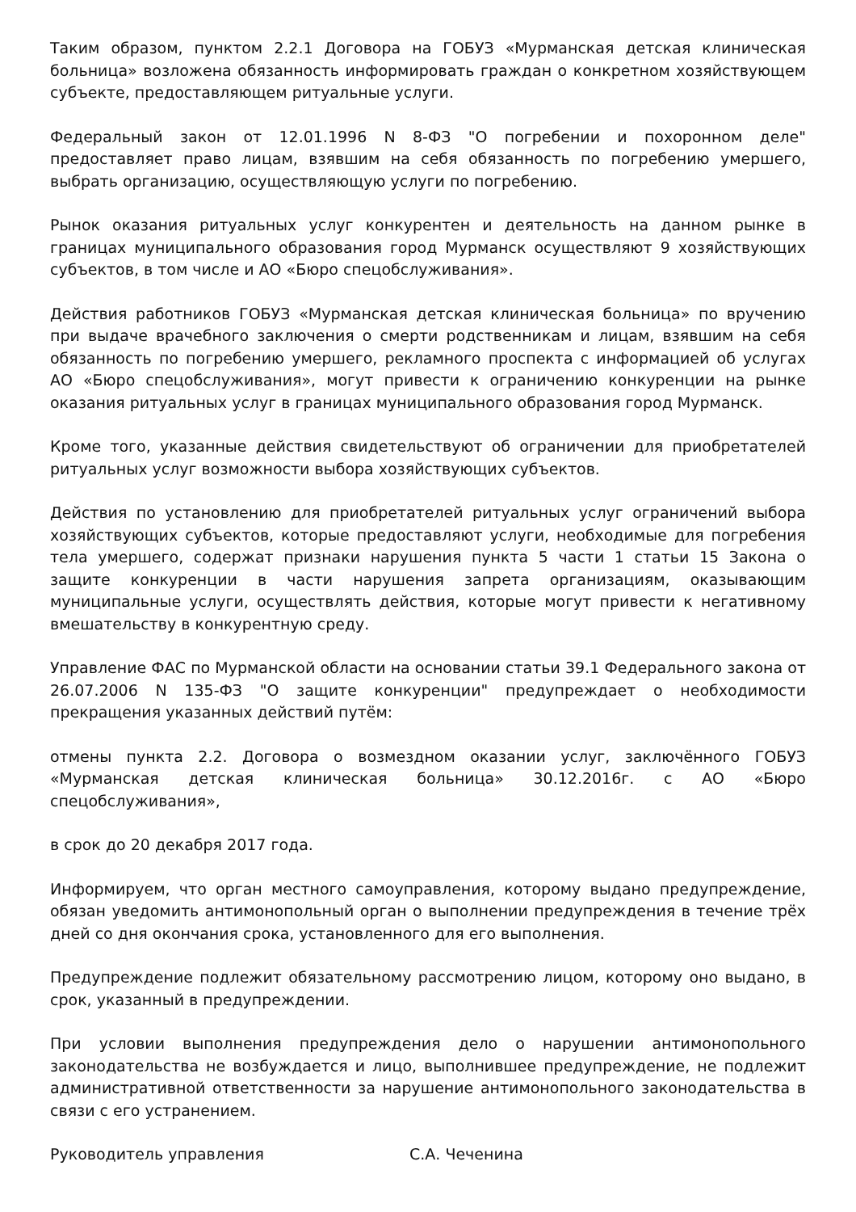Таким образом, пунктом 2.2.1 Договора на ГОБУЗ «Мурманская детская клиническая больница» возложена обязанность информировать граждан о конкретном хозяйствующем субъекте, предоставляющем ритуальные услуги.
Федеральный закон от 12.01.1996 N 8-ФЗ "О погребении и похоронном деле" предоставляет право лицам, взявшим на себя обязанность по погребению умершего, выбрать организацию, осуществляющую услуги по погребению.
Рынок оказания ритуальных услуг конкурентен и деятельность на данном рынке в границах муниципального образования город Мурманск осуществляют 9 хозяйствующих субъектов, в том числе и АО «Бюро спецобслуживания».
Действия работников ГОБУЗ «Мурманская детская клиническая больница» по вручению при выдаче врачебного заключения о смерти родственникам и лицам, взявшим на себя обязанность по погребению умершего, рекламного проспекта с информацией об услугах АО «Бюро спецобслуживания», могут привести к ограничению конкуренции на рынке оказания ритуальных услуг в границах муниципального образования город Мурманск.
Кроме того, указанные действия свидетельствуют об ограничении для приобретателей ритуальных услуг возможности выбора хозяйствующих субъектов.
Действия по установлению для приобретателей ритуальных услуг ограничений выбора хозяйствующих субъектов, которые предоставляют услуги, необходимые для погребения тела умершего, содержат признаки нарушения пункта 5 части 1 статьи 15 Закона о защите конкуренции в части нарушения запрета организациям, оказывающим муниципальные услуги, осуществлять действия, которые могут привести к негативному вмешательству в конкурентную среду.
Управление ФАС по Мурманской области на основании статьи 39.1 Федерального закона от 26.07.2006 N 135-ФЗ "О защите конкуренции" предупреждает о необходимости прекращения указанных действий путём:
отмены пункта 2.2. Договора о возмездном оказании услуг, заключённого ГОБУЗ «Мурманская детская клиническая больница» 30.12.2016г. с АО «Бюро спецобслуживания»,
в срок до 20 декабря 2017 года.
Информируем, что орган местного самоуправления, которому выдано предупреждение, обязан уведомить антимонопольный орган о выполнении предупреждения в течение трёх дней со дня окончания срока, установленного для его выполнения.
Предупреждение подлежит обязательному рассмотрению лицом, которому оно выдано, в срок, указанный в предупреждении.
При условии выполнения предупреждения дело о нарушении антимонопольного законодательства не возбуждается и лицо, выполнившее предупреждение, не подлежит административной ответственности за нарушение антимонопольного законодательства в связи с его устранением.
Руководитель управления С.А. Чеченина